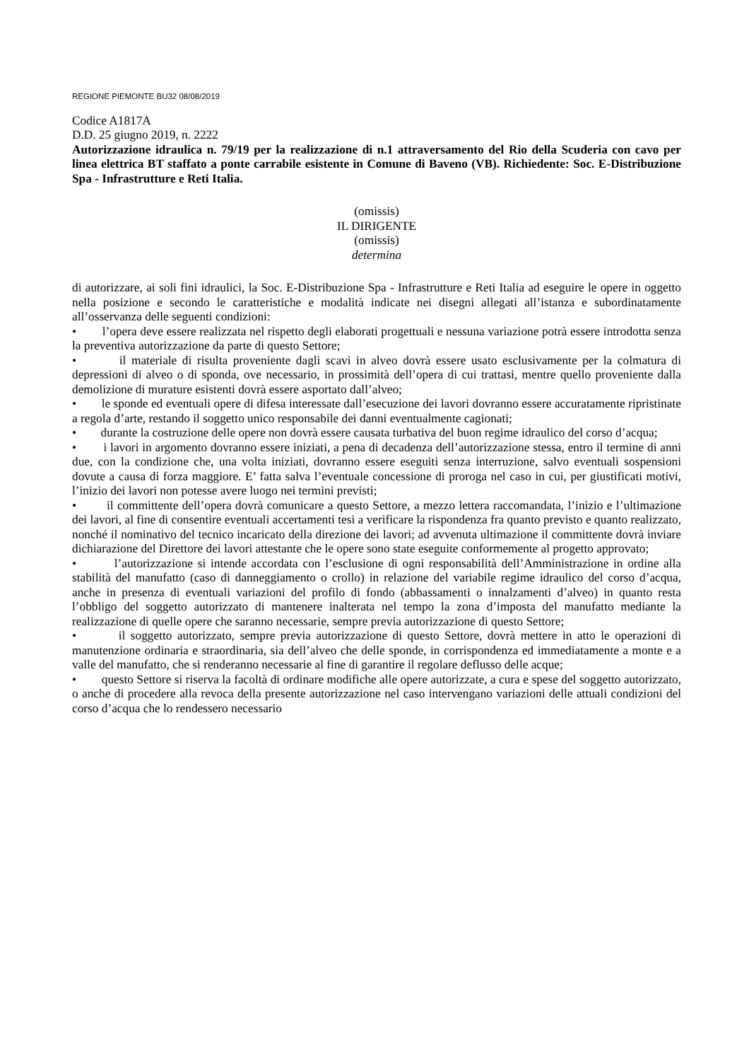REGIONE PIEMONTE BU32 08/08/2019
Codice A1817A
D.D. 25 giugno 2019, n. 2222
Autorizzazione idraulica n. 79/19 per la realizzazione di n.1 attraversamento del Rio della Scuderia con cavo per linea elettrica BT staffato a ponte carrabile esistente in Comune di Baveno (VB). Richiedente: Soc. E-Distribuzione Spa - Infrastrutture e Reti Italia.
(omissis)
IL DIRIGENTE
(omissis)
determina
di autorizzare, ai soli fini idraulici, la Soc. E-Distribuzione Spa - Infrastrutture e Reti Italia ad eseguire le opere in oggetto nella posizione e secondo le caratteristiche e modalità indicate nei disegni allegati all’istanza e subordinatamente all’osservanza delle seguenti condizioni:
• l’opera deve essere realizzata nel rispetto degli elaborati progettuali e nessuna variazione potrà essere introdotta senza la preventiva autorizzazione da parte di questo Settore;
• il materiale di risulta proveniente dagli scavi in alveo dovrà essere usato esclusivamente per la colmatura di depressioni di alveo o di sponda, ove necessario, in prossimità dell’opera di cui trattasi, mentre quello proveniente dalla demolizione di murature esistenti dovrà essere asportato dall’alveo;
• le sponde ed eventuali opere di difesa interessate dall’esecuzione dei lavori dovranno essere accuratamente ripristinate a regola d’arte, restando il soggetto unico responsabile dei danni eventualmente cagionati;
• durante la costruzione delle opere non dovrà essere causata turbativa del buon regime idraulico del corso d’acqua;
• i lavori in argomento dovranno essere iniziati, a pena di decadenza dell’autorizzazione stessa, entro il termine di anni due, con la condizione che, una volta iniziati, dovranno essere eseguiti senza interruzione, salvo eventuali sospensioni dovute a causa di forza maggiore. E’ fatta salva l’eventuale concessione di proroga nel caso in cui, per giustificati motivi, l’inizio dei lavori non potesse avere luogo nei termini previsti;
• il committente dell’opera dovrà comunicare a questo Settore, a mezzo lettera raccomandata, l’inizio e l’ultimazione dei lavori, al fine di consentire eventuali accertamenti tesi a verificare la rispondenza fra quanto previsto e quanto realizzato, nonché il nominativo del tecnico incaricato della direzione dei lavori; ad avvenuta ultimazione il committente dovrà inviare dichiarazione del Direttore dei lavori attestante che le opere sono state eseguite conformemente al progetto approvato;
• l’autorizzazione si intende accordata con l’esclusione di ogni responsabilità dell’Amministrazione in ordine alla stabilità del manufatto (caso di danneggiamento o crollo) in relazione del variabile regime idraulico del corso d’acqua, anche in presenza di eventuali variazioni del profilo di fondo (abbassamenti o innalzamenti d’alveo) in quanto resta l’obbligo del soggetto autorizzato di mantenere inalterata nel tempo la zona d’imposta del manufatto mediante la realizzazione di quelle opere che saranno necessarie, sempre previa autorizzazione di questo Settore;
• il soggetto autorizzato, sempre previa autorizzazione di questo Settore, dovrà mettere in atto le operazioni di manutenzione ordinaria e straordinaria, sia dell’alveo che delle sponde, in corrispondenza ed immediatamente a monte e a valle del manufatto, che si renderanno necessarie al fine di garantire il regolare deflusso delle acque;
• questo Settore si riserva la facoltà di ordinare modifiche alle opere autorizzate, a cura e spese del soggetto autorizzato, o anche di procedere alla revoca della presente autorizzazione nel caso intervengano variazioni delle attuali condizioni del corso d’acqua che lo rendessero necessario